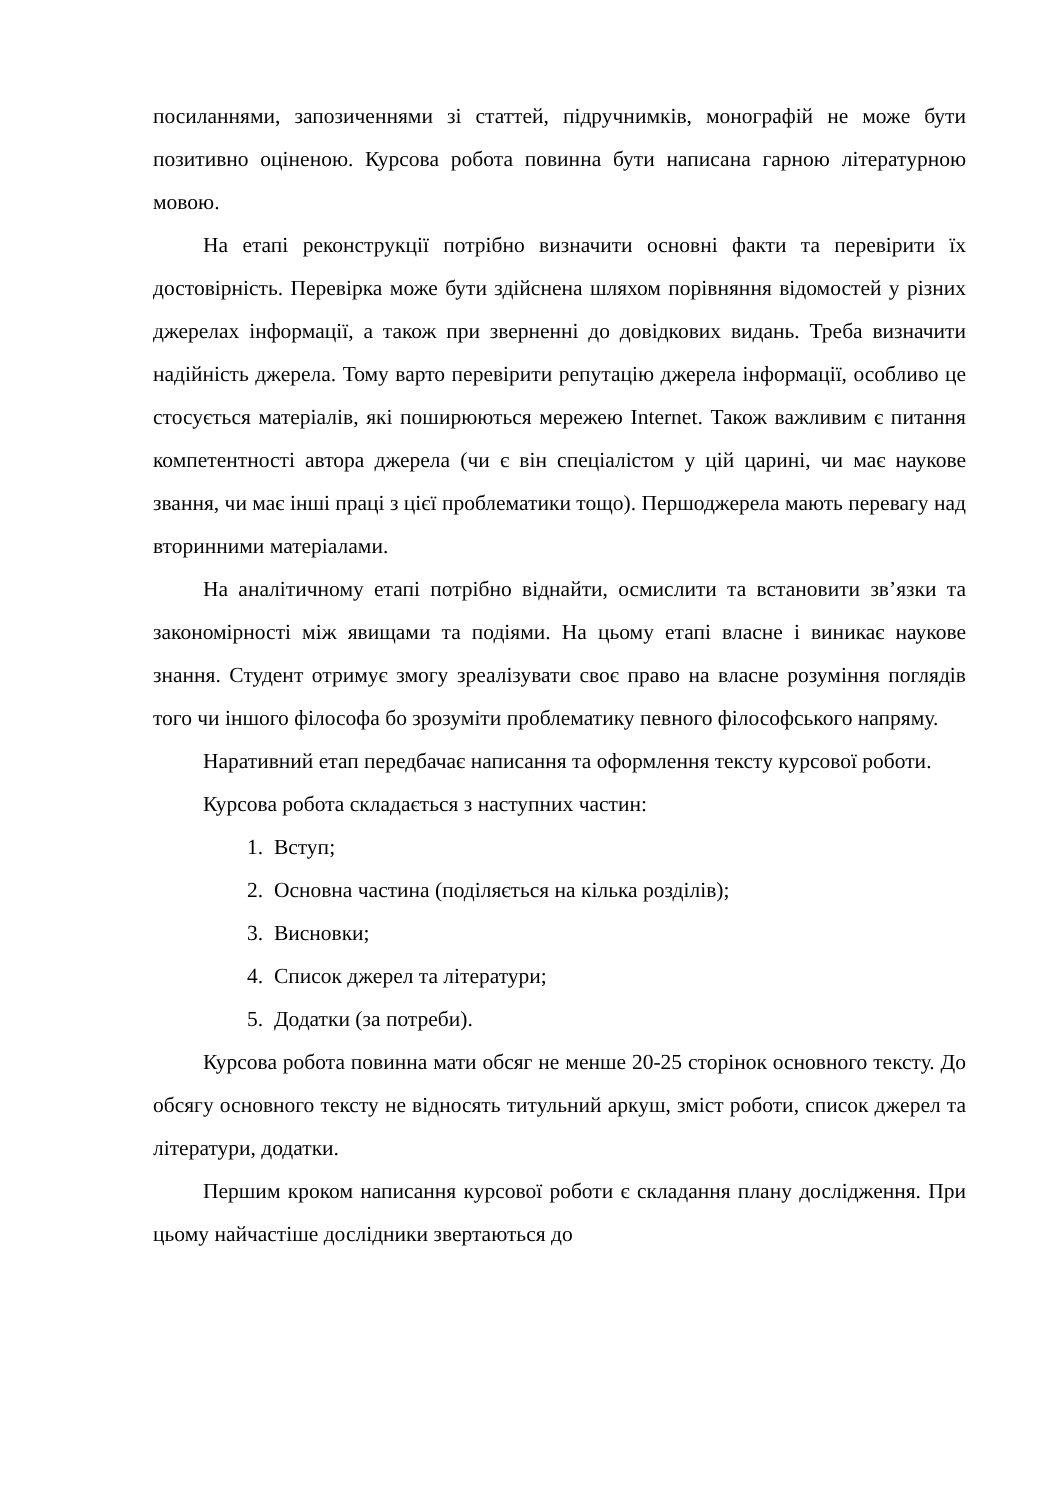посиланнями, запозиченнями зі статтей, підручнимків, монографій не може бути позитивно оціненою. Курсова робота повинна бути написана гарною літературною мовою.
На етапі реконструкції потрібно визначити основні факти та перевірити їх достовірність. Перевірка може бути здійснена шляхом порівняння відомостей у різних джерелах інформації, а також при зверненні до довідкових видань. Треба визначити надійність джерела. Тому варто перевірити репутацію джерела інформації, особливо це стосується матеріалів, які поширюються мережею Internet. Також важливим є питання компетентності автора джерела (чи є він спеціалістом у цій царині, чи має наукове звання, чи має інші праці з цієї проблематики тощо). Першоджерела мають перевагу над вторинними матеріалами.
На аналітичному етапі потрібно віднайти, осмислити та встановити зв’язки та закономірності між явищами та подіями. На цьому етапі власне і виникає наукове знання. Студент отримує змогу зреалізувати своє право на власне розуміння поглядів того чи іншого філософа бо зрозуміти проблематику певного філософського напряму.
Наративний етап передбачає написання та оформлення тексту курсової роботи.
Курсова робота складається з наступних частин:
1. Вступ;
2. Основна частина (поділяється на кілька розділів);
3. Висновки;
4. Список джерел та літератури;
5. Додатки (за потреби).
Курсова робота повинна мати обсяг не менше 20-25 сторінок основного тексту. До обсягу основного тексту не відносять титульний аркуш, зміст роботи, список джерел та літератури, додатки.
Першим кроком написання курсової роботи є складання плану дослідження. При цьому найчастіше дослідники звертаються до